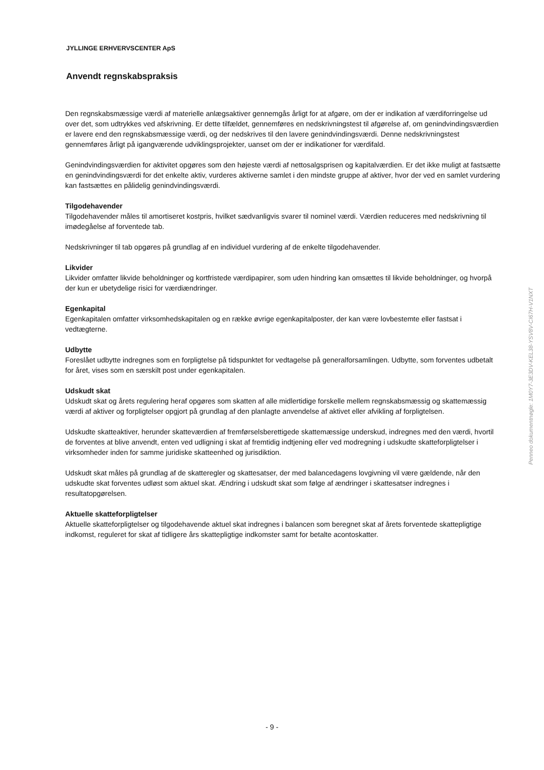JYLLINGE ERHVERVSCENTER ApS
Anvendt regnskabspraksis
Den regnskabsmæssige værdi af materielle anlægsaktiver gennemgås årligt for at afgøre, om der er indikation af værdiforringelse ud over det, som udtrykkes ved afskrivning. Er dette tilfældet, gennemføres en nedskrivningstest til afgørelse af, om genindvindingsværdien er lavere end den regnskabsmæssige værdi, og der nedskrives til den lavere genindvindingsværdi. Denne nedskrivningstest gennemføres årligt på igangværende udviklingsprojekter, uanset om der er indikationer for værdifald.
Genindvindingsværdien for aktivitet opgøres som den højeste værdi af nettosalgsprisen og kapitalværdien. Er det ikke muligt at fastsætte en genindvindingsværdi for det enkelte aktiv, vurderes aktiverne samlet i den mindste gruppe af aktiver, hvor der ved en samlet vurdering kan fastsættes en pålidelig genindvindingsværdi.
Tilgodehavender
Tilgodehavender måles til amortiseret kostpris, hvilket sædvanligvis svarer til nominel værdi. Værdien reduceres med nedskrivning til imødegåelse af forventede tab.
Nedskrivninger til tab opgøres på grundlag af en individuel vurdering af de enkelte tilgodehavender.
Likvider
Likvider omfatter likvide beholdninger og kortfristede værdipapirer, som uden hindring kan omsættes til likvide beholdninger, og hvorpå der kun er ubetydelige risici for værdiændringer.
Egenkapital
Egenkapitalen omfatter virksomhedskapitalen og en række øvrige egenkapitalposter, der kan være lovbestemte eller fastsat i vedtægterne.
Udbytte
Foreslået udbytte indregnes som en forpligtelse på tidspunktet for vedtagelse på generalforsamlingen. Udbytte, som forventes udbetalt for året, vises som en særskilt post under egenkapitalen.
Udskudt skat
Udskudt skat og årets regulering heraf opgøres som skatten af alle midlertidige forskelle mellem regnskabsmæssig og skattemæssig værdi af aktiver og forpligtelser opgjort på grundlag af den planlagte anvendelse af aktivet eller afvikling af forpligtelsen.
Udskudte skatteaktiver, herunder skatteværdien af fremførselsberettigede skattemæssige underskud, indregnes med den værdi, hvortil de forventes at blive anvendt, enten ved udligning i skat af fremtidig indtjening eller ved modregning i udskudte skatteforpligtelser i virksomheder inden for samme juridiske skatteenhed og jurisdiktion.
Udskudt skat måles på grundlag af de skatteregler og skattesatser, der med balancedagens lovgivning vil være gældende, når den udskudte skat forventes udløst som aktuel skat. Ændring i udskudt skat som følge af ændringer i skattesatser indregnes i resultatopgørelsen.
Aktuelle skatteforpligtelser
Aktuelle skatteforpligtelser og tilgodehavende aktuel skat indregnes i balancen som beregnet skat af årets forventede skattepligtige indkomst, reguleret for skat af tidligere års skattepligtige indkomster samt for betalte acontoskatter.
Penneo dokumentnøgle: 1M0Y7-3E3DV-KEL38-YSV8V-CI67H-V1NXT
- 9 -